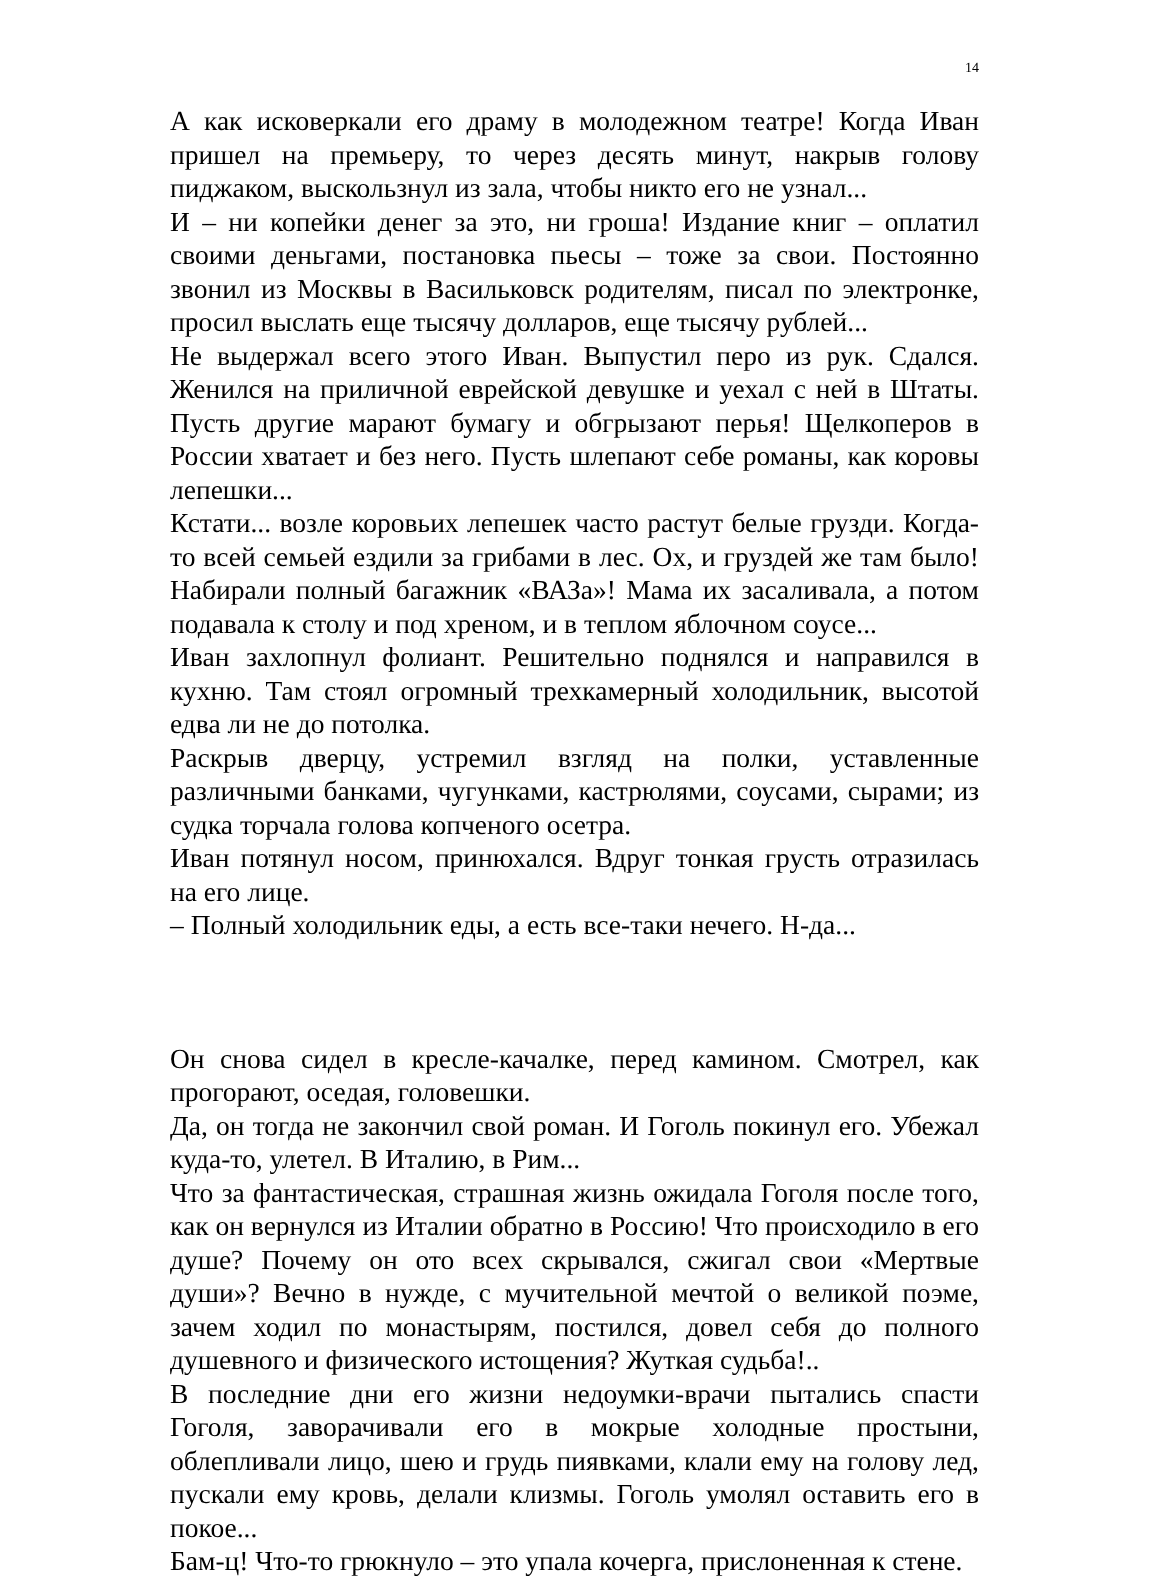14
А как исковеркали его драму в молодежном театре! Когда Иван пришел на премьеру, то через десять минут, накрыв голову пиджаком, выскользнул из зала, чтобы никто его не узнал...
И – ни копейки денег за это, ни гроша! Издание книг – оплатил своими деньгами, постановка пьесы – тоже за свои. Постоянно звонил из Москвы в Васильковск родителям, писал по электронке, просил выслать еще тысячу долларов, еще тысячу рублей...
Не выдержал всего этого Иван. Выпустил перо из рук. Сдался. Женился на приличной еврейской девушке и уехал с ней в Штаты. Пусть другие марают бумагу и обгрызают перья! Щелкоперов в России хватает и без него. Пусть шлепают себе романы, как коровы лепешки...
Кстати... возле коровьих лепешек часто растут белые грузди. Когда-то всей семьей ездили за грибами в лес. Ох, и груздей же там было! Набирали полный багажник «ВАЗа»! Мама их засаливала, а потом подавала к столу и под хреном, и в теплом яблочном соусе...
Иван захлопнул фолиант. Решительно поднялся и направился в кухню. Там стоял огромный трехкамерный холодильник, высотой едва ли не до потолка.
Раскрыв дверцу, устремил взгляд на полки, уставленные различными банками, чугунками, кастрюлями, соусами, сырами; из судка торчала голова копченого осетра.
Иван потянул носом, принюхался. Вдруг тонкая грусть отразилась на его лице.
– Полный холодильник еды, а есть все-таки нечего. Н-да...
Он снова сидел в кресле-качалке, перед камином. Смотрел, как прогорают, оседая, головешки.
Да, он тогда не закончил свой роман. И Гоголь покинул его. Убежал куда-то, улетел. В Италию, в Рим...
Что за фантастическая, страшная жизнь ожидала Гоголя после того, как он вернулся из Италии обратно в Россию! Что происходило в его душе? Почему он ото всех скрывался, сжигал свои «Мертвые души»? Вечно в нужде, с мучительной мечтой о великой поэме, зачем ходил по монастырям, постился, довел себя до полного душевного и физического истощения? Жуткая судьба!..
В последние дни его жизни недоумки-врачи пытались спасти Гоголя, заворачивали его в мокрые холодные простыни, облепливали лицо, шею и грудь пиявками, клали ему на голову лед, пускали ему кровь, делали клизмы. Гоголь умолял оставить его в покое...
Бам-ц! Что-то грюкнуло – это упала кочерга, прислоненная к стене.